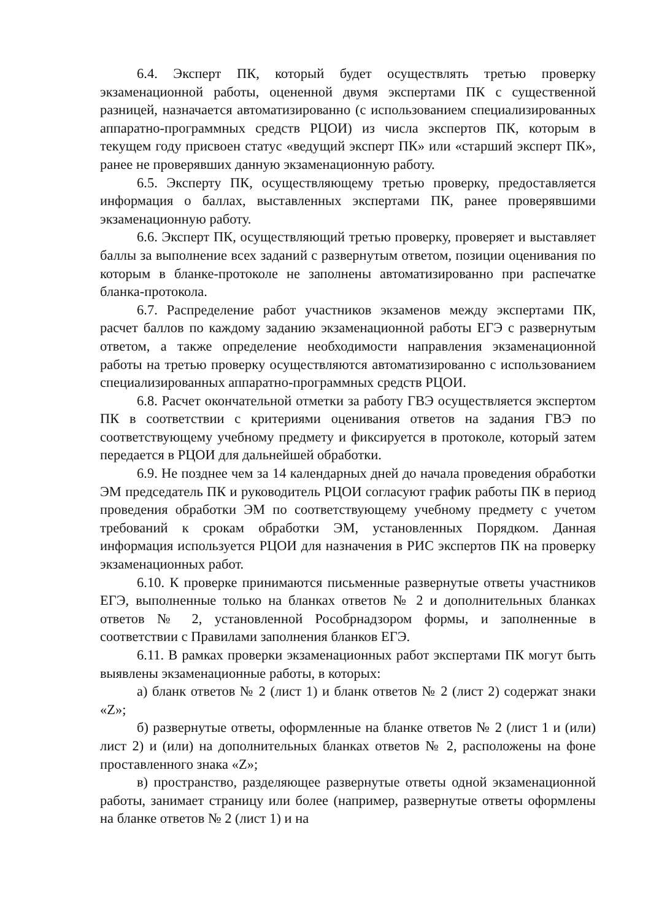6.4. Эксперт ПК, который будет осуществлять третью проверку экзаменационной работы, оцененной двумя экспертами ПК с существенной разницей, назначается автоматизированно (с использованием специализированных аппаратно-программных средств РЦОИ) из числа экспертов ПК, которым в текущем году присвоен статус «ведущий эксперт ПК» или «старший эксперт ПК», ранее не проверявших данную экзаменационную работу.
6.5. Эксперту ПК, осуществляющему третью проверку, предоставляется информация о баллах, выставленных экспертами ПК, ранее проверявшими экзаменационную работу.
6.6. Эксперт ПК, осуществляющий третью проверку, проверяет и выставляет баллы за выполнение всех заданий с развернутым ответом, позиции оценивания по которым в бланке-протоколе не заполнены автоматизированно при распечатке бланка-протокола.
6.7. Распределение работ участников экзаменов между экспертами ПК, расчет баллов по каждому заданию экзаменационной работы ЕГЭ с развернутым ответом, а также определение необходимости направления экзаменационной работы на третью проверку осуществляются автоматизированно с использованием специализированных аппаратно-программных средств РЦОИ.
6.8. Расчет окончательной отметки за работу ГВЭ осуществляется экспертом ПК в соответствии с критериями оценивания ответов на задания ГВЭ по соответствующему учебному предмету и фиксируется в протоколе, который затем передается в РЦОИ для дальнейшей обработки.
6.9. Не позднее чем за 14 календарных дней до начала проведения обработки ЭМ председатель ПК и руководитель РЦОИ согласуют график работы ПК в период проведения обработки ЭМ по соответствующему учебному предмету с учетом требований к срокам обработки ЭМ, установленных Порядком. Данная информация используется РЦОИ для назначения в РИС экспертов ПК на проверку экзаменационных работ.
6.10. К проверке принимаются письменные развернутые ответы участников ЕГЭ, выполненные только на бланках ответов № 2 и дополнительных бланках ответов № 2, установленной Рособрнадзором формы, и заполненные в соответствии с Правилами заполнения бланков ЕГЭ.
6.11. В рамках проверки экзаменационных работ экспертами ПК могут быть выявлены экзаменационные работы, в которых:
а) бланк ответов № 2 (лист 1) и бланк ответов № 2 (лист 2) содержат знаки «Z»;
б) развернутые ответы, оформленные на бланке ответов № 2 (лист 1 и (или) лист 2) и (или) на дополнительных бланках ответов № 2, расположены на фоне проставленного знака «Z»;
в) пространство, разделяющее развернутые ответы одной экзаменационной работы, занимает страницу или более (например, развернутые ответы оформлены на бланке ответов № 2 (лист 1) и на